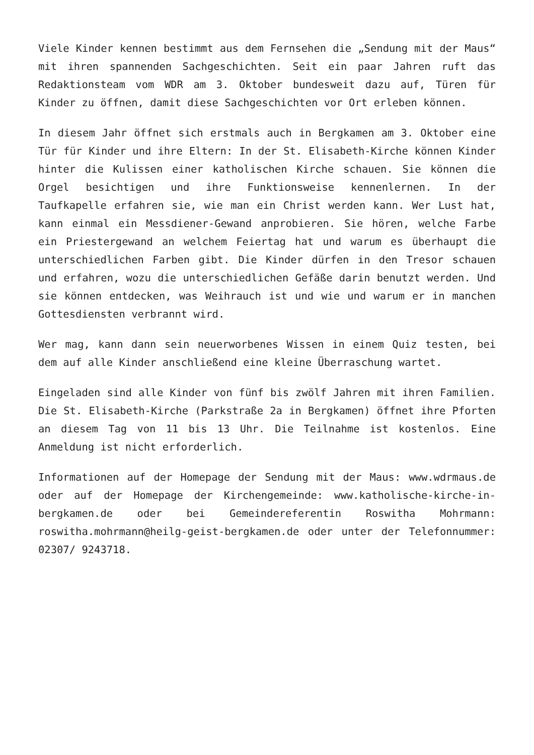Viele Kinder kennen bestimmt aus dem Fernsehen die „Sendung mit der Maus“ mit ihren spannenden Sachgeschichten. Seit ein paar Jahren ruft das Redaktionsteam vom WDR am 3. Oktober bundesweit dazu auf, Türen für Kinder zu öffnen, damit diese Sachgeschichten vor Ort erleben können.
In diesem Jahr öffnet sich erstmals auch in Bergkamen am 3. Oktober eine Tür für Kinder und ihre Eltern: In der St. Elisabeth-Kirche können Kinder hinter die Kulissen einer katholischen Kirche schauen. Sie können die Orgel besichtigen und ihre Funktionsweise kennenlernen. In der Taufkapelle erfahren sie, wie man ein Christ werden kann. Wer Lust hat, kann einmal ein Messdiener-Gewand anprobieren. Sie hören, welche Farbe ein Priestergewand an welchem Feiertag hat und warum es überhaupt die unterschiedlichen Farben gibt. Die Kinder dürfen in den Tresor schauen und erfahren, wozu die unterschiedlichen Gefäße darin benutzt werden. Und sie können entdecken, was Weihrauch ist und wie und warum er in manchen Gottesdiensten verbrannt wird.
Wer mag, kann dann sein neuerworbenes Wissen in einem Quiz testen, bei dem auf alle Kinder anschließend eine kleine Überraschung wartet.
Eingeladen sind alle Kinder von fünf bis zwölf Jahren mit ihren Familien. Die St. Elisabeth-Kirche (Parkstraße 2a in Bergkamen) öffnet ihre Pforten an diesem Tag von 11 bis 13 Uhr. Die Teilnahme ist kostenlos. Eine Anmeldung ist nicht erforderlich.
Informationen auf der Homepage der Sendung mit der Maus: www.wdrmaus.de oder auf der Homepage der Kirchengemeinde: www.katholische-kirche-in-bergkamen.de oder bei Gemeindereferentin Roswitha Mohrmann: roswitha.mohrmann@heilg-geist-bergkamen.de oder unter der Telefonnummer: 02307/ 9243718.